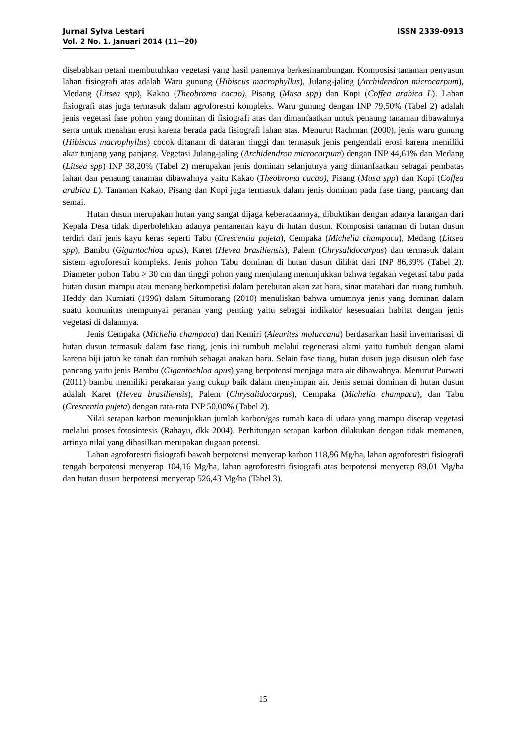Jurnal Sylva Lestari ISSN 2339-0913
Vol. 2 No. 1. Januari 2014 (11—20)
disebabkan petani membutuhkan vegetasi yang hasil panennya berkesinambungan. Komposisi tanaman penyusun lahan fisiografi atas adalah Waru gunung (Hibiscus macrophyllus), Julang-jaling (Archidendron microcarpum), Medang (Litsea spp), Kakao (Theobroma cacao), Pisang (Musa spp) dan Kopi (Coffea arabica L). Lahan fisiografi atas juga termasuk dalam agroforestri kompleks. Waru gunung dengan INP 79,50% (Tabel 2) adalah jenis vegetasi fase pohon yang dominan di fisiografi atas dan dimanfaatkan untuk penaung tanaman dibawahnya serta untuk menahan erosi karena berada pada fisiografi lahan atas. Menurut Rachman (2000), jenis waru gunung (Hibiscus macrophyllus) cocok ditanam di dataran tinggi dan termasuk jenis pengendali erosi karena memiliki akar tunjang yang panjang. Vegetasi Julang-jaling (Archidendron microcarpum) dengan INP 44,61% dan Medang (Litsea spp) INP 38,20% (Tabel 2) merupakan jenis dominan selanjutnya yang dimanfaatkan sebagai pembatas lahan dan penaung tanaman dibawahnya yaitu Kakao (Theobroma cacao), Pisang (Musa spp) dan Kopi (Coffea arabica L). Tanaman Kakao, Pisang dan Kopi juga termasuk dalam jenis dominan pada fase tiang, pancang dan semai.
Hutan dusun merupakan hutan yang sangat dijaga keberadaannya, dibuktikan dengan adanya larangan dari Kepala Desa tidak diperbolehkan adanya pemanenan kayu di hutan dusun. Komposisi tanaman di hutan dusun terdiri dari jenis kayu keras seperti Tabu (Crescentia pujeta), Cempaka (Michelia champaca), Medang (Litsea spp), Bambu (Gigantochloa apus), Karet (Hevea brasiliensis), Palem (Chrysalidocarpus) dan termasuk dalam sistem agroforestri kompleks. Jenis pohon Tabu dominan di hutan dusun dilihat dari INP 86,39% (Tabel 2). Diameter pohon Tabu > 30 cm dan tinggi pohon yang menjulang menunjukkan bahwa tegakan vegetasi tabu pada hutan dusun mampu atau menang berkompetisi dalam perebutan akan zat hara, sinar matahari dan ruang tumbuh. Heddy dan Kurniati (1996) dalam Situmorang (2010) menuliskan bahwa umumnya jenis yang dominan dalam suatu komunitas mempunyai peranan yang penting yaitu sebagai indikator kesesuaian habitat dengan jenis vegetasi di dalamnya.
Jenis Cempaka (Michelia champaca) dan Kemiri (Aleurites moluccana) berdasarkan hasil inventarisasi di hutan dusun termasuk dalam fase tiang, jenis ini tumbuh melalui regenerasi alami yaitu tumbuh dengan alami karena biji jatuh ke tanah dan tumbuh sebagai anakan baru. Selain fase tiang, hutan dusun juga disusun oleh fase pancang yaitu jenis Bambu (Gigantochloa apus) yang berpotensi menjaga mata air dibawahnya. Menurut Purwati (2011) bambu memiliki perakaran yang cukup baik dalam menyimpan air. Jenis semai dominan di hutan dusun adalah Karet (Hevea brasiliensis), Palem (Chrysalidocarpus), Cempaka (Michelia champaca), dan Tabu (Crescentia pujeta) dengan rata-rata INP 50,00% (Tabel 2).
Nilai serapan karbon menunjukkan jumlah karbon/gas rumah kaca di udara yang mampu diserap vegetasi melalui proses fotosintesis (Rahayu, dkk 2004). Perhitungan serapan karbon dilakukan dengan tidak memanen, artinya nilai yang dihasilkan merupakan dugaan potensi.
Lahan agroforestri fisiografi bawah berpotensi menyerap karbon 118,96 Mg/ha, lahan agroforestri fisiografi tengah berpotensi menyerap 104,16 Mg/ha, lahan agroforestri fisiografi atas berpotensi menyerap 89,01 Mg/ha dan hutan dusun berpotensi menyerap 526,43 Mg/ha (Tabel 3).
15